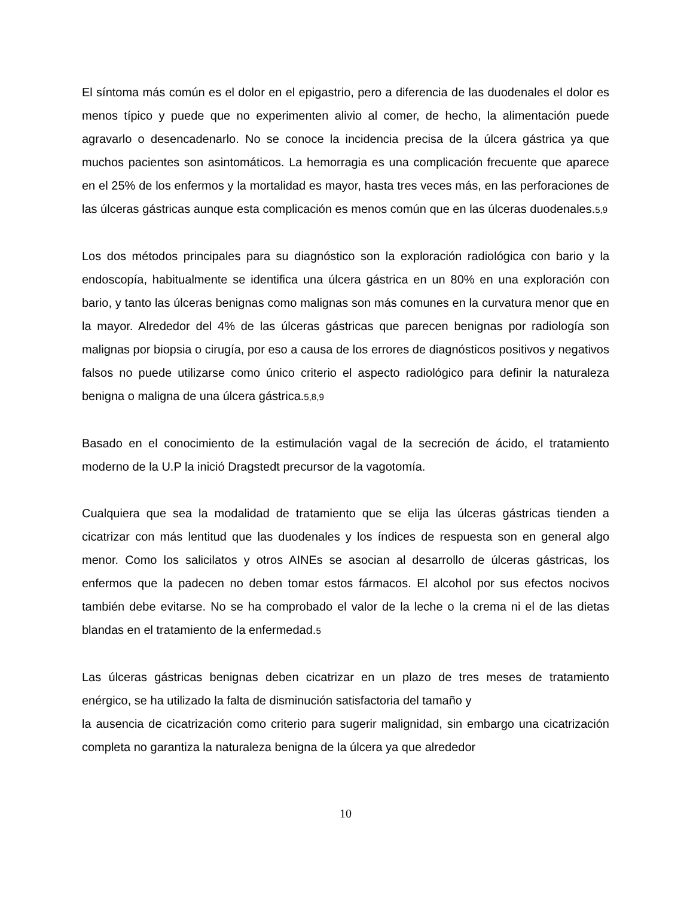El síntoma más común es el dolor en el epigastrio, pero a diferencia de las duodenales el dolor es menos típico y puede que no experimenten alivio al comer, de hecho, la alimentación puede agravarlo o desencadenarlo. No se conoce la incidencia precisa de la úlcera gástrica ya que muchos pacientes son asintomáticos. La hemorragia es una complicación frecuente que aparece en el 25% de los enfermos y la mortalidad es mayor, hasta tres veces más, en las perforaciones de las úlceras gástricas aunque esta complicación es menos común que en las úlceras duodenales.5,9
Los dos métodos principales para su diagnóstico son la exploración radiológica con bario y la endoscopía, habitualmente se identifica una úlcera gástrica en un 80% en una exploración con bario, y tanto las úlceras benignas como malignas son más comunes en la curvatura menor que en la mayor. Alrededor del 4% de las úlceras gástricas que parecen benignas por radiología son malignas por biopsia o cirugía, por eso a causa de los errores de diagnósticos positivos y negativos falsos no puede utilizarse como único criterio el aspecto radiológico para definir la naturaleza benigna o maligna de una úlcera gástrica.5,8,9
Basado en el conocimiento de la estimulación vagal de la secreción de ácido, el tratamiento moderno de la U.P la inició Dragstedt precursor de la vagotomía.
Cualquiera que sea la modalidad de tratamiento que se elija las úlceras gástricas tienden a cicatrizar con más lentitud que las duodenales y los índices de respuesta son en general algo menor. Como los salicilatos y otros AINEs se asocian al desarrollo de úlceras gástricas, los enfermos que la padecen no deben tomar estos fármacos. El alcohol por sus efectos nocivos también debe evitarse. No se ha comprobado el valor de la leche o la crema ni el de las dietas blandas en el tratamiento de la enfermedad.5
Las úlceras gástricas benignas deben cicatrizar en un plazo de tres meses de tratamiento enérgico, se ha utilizado la falta de disminución satisfactoria del tamaño y
la ausencia de cicatrización como criterio para sugerir malignidad, sin embargo una cicatrización completa no garantiza la naturaleza benigna de la úlcera ya que alrededor
10